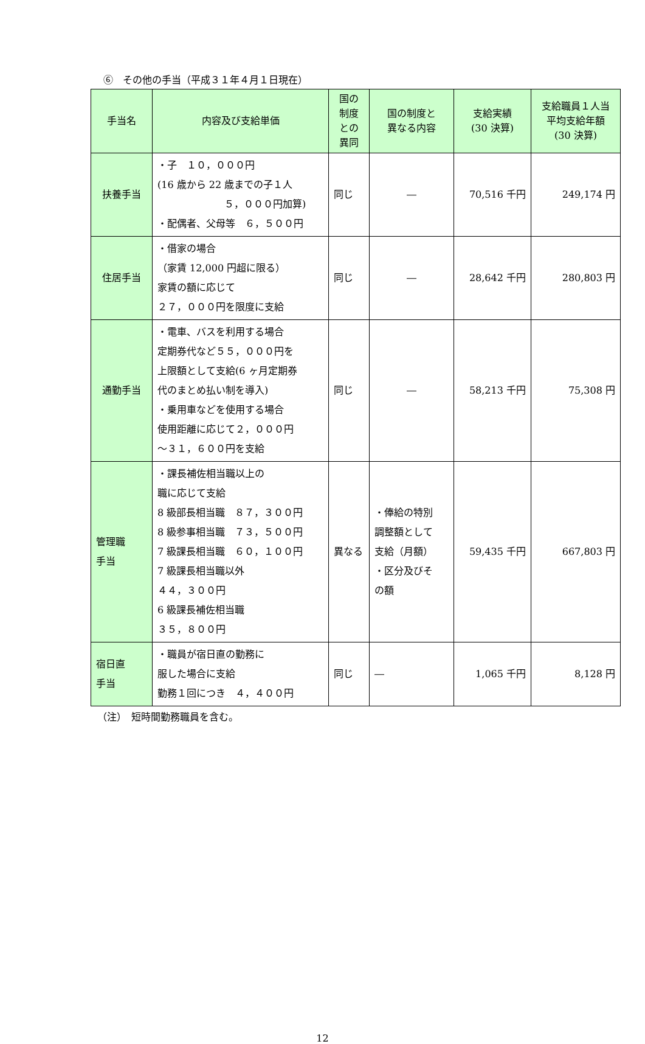⑥　その他の手当（平成３１年４月１日現在）
| 手当名 | 内容及び支給単価 | 国の 制度 との 異同 | 国の制度と 異なる内容 | 支給実績 (30 決算) | 支給職員１人当 平均支給年額 (30 決算) |
| --- | --- | --- | --- | --- | --- |
| 扶養手当 | ・子 １０，０００円 (16 歳から 22 歳までの子１人 ５，０００円加算) ・配偶者、父母等 ６，５００円 | 同じ | ― | 70,516 千円 | 249,174 円 |
| 住居手当 | ・借家の場合 （家賃 12,000 円超に限る） 家賃の額に応じて ２７，０００円を限度に支給 | 同じ | ― | 28,642 千円 | 280,803 円 |
| 通勤手当 | ・電車、バスを利用する場合 定期券代など５５，０００円を 上限額として支給(6 ヶ月定期券 代のまとめ払い制を導入) ・乗用車などを使用する場合 使用距離に応じて２，０００円 ～３１，６００円を支給 | 同じ | ― | 58,213 千円 | 75,308 円 |
| 管理職 手当 | ・課長補佐相当職以上の 職に応じて支給 8 級部長相当職 ８７，３００円 8 級参事相当職 ７３，５００円 7 級課長相当職 ６０，１００円 7 級課長相当職以外 ４４，３００円 6 級課長補佐相当職 ３５，８００円 | 異なる | ・俸給の特別 調整額として 支給（月額） ・区分及びそ の額 | 59,435 千円 | 667,803 円 |
| 宿日直 手当 | ・職員が宿日直の勤務に 服した場合に支給 勤務１回につき ４，４００円 | 同じ | ― | 1,065 千円 | 8,128 円 |
（注）　短時間勤務職員を含む。
12